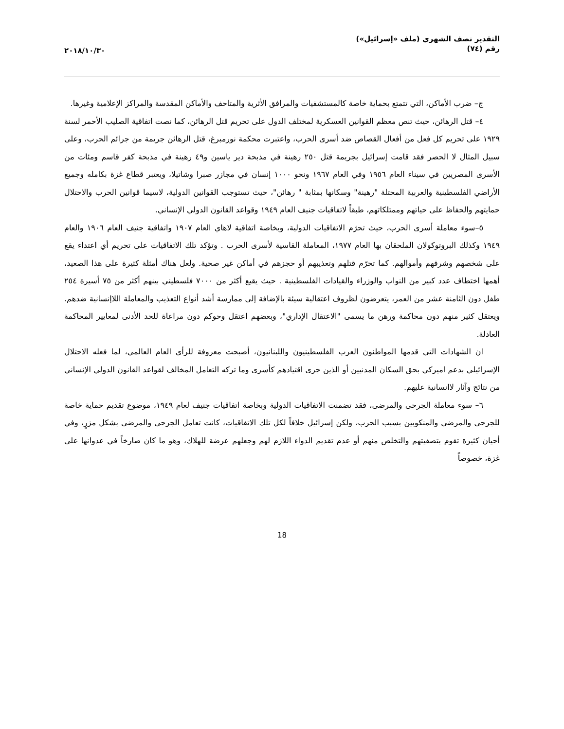التقدير نصف الشهري (ملف «إسرائيل»)
رقم (٧٤)
٢٠١٨/١٠/٣٠
ج– ضرب الأماكن، التي تتمتع بحماية خاصة كالمستشفيات والمرافق الأثرية والمتاحف والأماكن المقدسة والمراكز الإعلامية وغيرها.
٤– قتل الرهائن، حيث تنص معظم القوانين العسكرية لمختلف الدول على تحريم قتل الرهائن، كما نصت اتفاقية الصليب الأحمر لسنة ١٩٢٩ على تحريم كل فعل من أفعال القصاص ضد أسرى الحرب، واعتبرت محكمة نورمبرغ، قتل الرهائن جريمة من جرائم الحرب، وعلى سبيل المثال لا الحصر فقد قامت إسرائيل بجريمة قتل ٢٥٠ رهينة في مذبحة دير ياسين و٤٩ رهينة في مذبحة كفر قاسم ومئات من الأسرى المصريين في سيناء العام ١٩٥٦ وفي العام ١٩٦٧ ونحو ١٠٠٠ إنسان في مجازر صبرا وشاتيلا، ويعتبر قطاع غزة بكامله وجميع الأراضي الفلسطينية والعربية المحتلة "رهينة" وسكانها بمثابة " رهائن"، حيث تستوجب القوانين الدولية، لاسيما قوانين الحرب والاحتلال حمايتهم والحفاظ على حياتهم وممتلكاتهم، طبقاً لاتفاقيات جنيف العام ١٩٤٩ وقواعد القانون الدولي الإنساني.
٥–سوء معاملة أسرى الحرب، حيث تحرّم الاتفاقيات الدولية، وبخاصة اتفاقية لاهاي العام ١٩٠٧ واتفاقية جنيف العام ١٩٠٦ والعام ١٩٤٩ وكذلك البروتوكولان الملحقان بها العام ١٩٧٧، المعاملة القاسية لأسرى الحرب . وتؤكد تلك الاتفاقيات على تحريم أي اعتداء يقع على شخصهم وشرفهم وأموالهم. كما تحرّم قتلهم وتعذيبهم أو حجزهم في أماكن غير صحية. ولعل هناك أمثلة كثيرة على هذا الصعيد، أهمها اختطاف عدد كبير من النواب والوزراء والقيادات الفلسطينية . حيث يقبع أكثر من ٧٠٠٠ فلسطيني بينهم أكثر من ٧٥ أسيرة ٢٥٤ طفل دون الثامنة عشر من العمر، يتعرضون لظروف اعتقالية سيئة بالإضافة إلى ممارسة أشد أنواع التعذيب والمعاملة اللاإنسانية ضدهم. ويعتقل كثير منهم دون محاكمة ورهن ما يسمى "الاعتقال الإداري"، وبعضهم اعتقل وحوكم دون مراعاة للحد الأدنى لمعايير المحاكمة العادلة.
ان الشهادات التي قدمها المواطنون العرب الفلسطينيون واللبنانيون، أصبحت معروفة للرأي العام العالمي، لما فعله الاحتلال الإسرائيلي بدعم اميركي بحق السكان المدنيين أو الذين جرى اقتيادهم كأسرى وما تركه التعامل المخالف لقواعد القانون الدولي الإنساني من نتائج وآثار لاانسانية عليهم.
٦– سوء معاملة الجرحى والمرضى، فقد تضمنت الاتفاقيات الدولية وبخاصة اتفاقيات جنيف لعام ١٩٤٩، موضوع تقديم حماية خاصة للجرحى والمرضى والمنكوبين بسبب الحرب، ولكن إسرائيل خلافاً لكل تلك الاتفاقيات، كانت تعامل الجرحى والمرضى بشكل مزرٍ، وفي أحيان كثيرة تقوم بتصفيتهم والتخلص منهم أو عدم تقديم الدواء اللازم لهم وجعلهم عرضة للهلاك، وهو ما كان صارخاً في عدوانها على غزة، خصوصاً
18